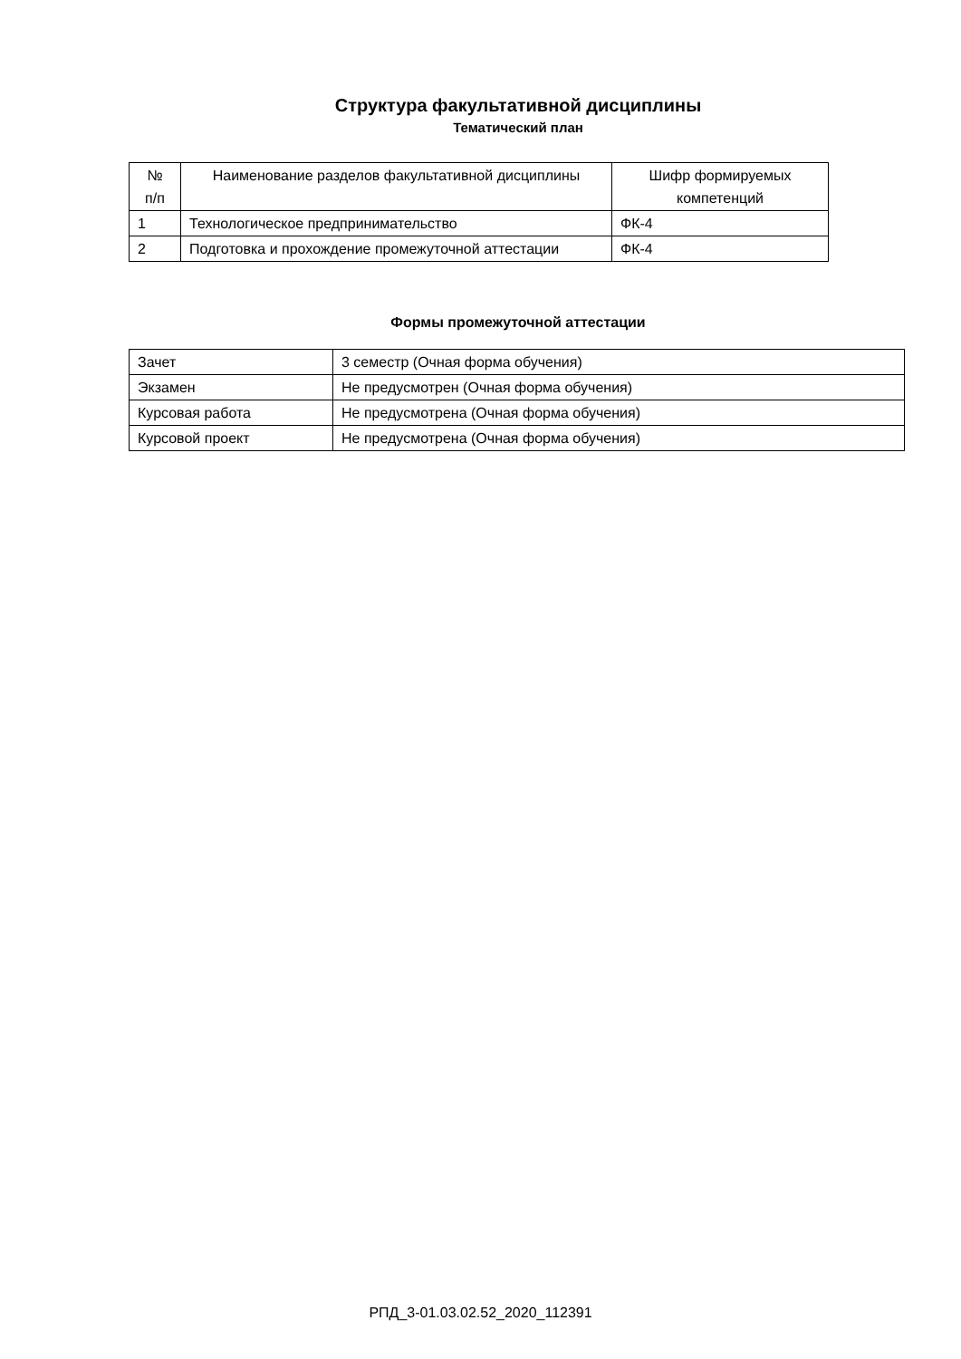Структура факультативной дисциплины
Тематический план
| № п/п | Наименование разделов факультативной дисциплины | Шифр формируемых компетенций |
| 1 | Технологическое предпринимательство | ФК-4 |
| 2 | Подготовка и прохождение промежуточной аттестации | ФК-4 |
Формы промежуточной аттестации
| Зачет | 3 семестр (Очная форма обучения) |
| Экзамен | Не предусмотрен (Очная форма обучения) |
| Курсовая работа | Не предусмотрена (Очная форма обучения) |
| Курсовой проект | Не предусмотрена (Очная форма обучения) |
РПД_3-01.03.02.52_2020_112391